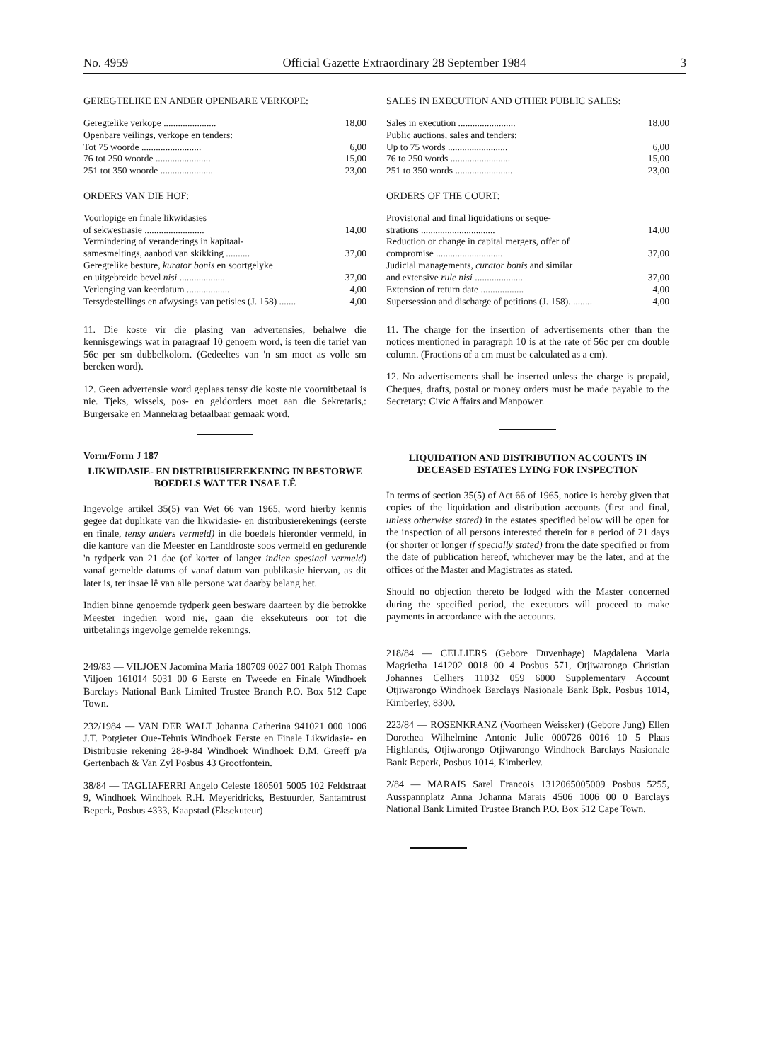No. 4959 Official Gazette Extraordinary 28 September 1984 3
GEREGTELIKE EN ANDER OPENBARE VERKOPE:
| Geregtelike verkope ...................... | 18,00 |
| Openbare veilings, verkope en tenders: | |
| Tot 75 woorde ......................... | 6,00 |
| 76 tot 250 woorde ....................... | 15,00 |
| 251 tot 350 woorde ...................... | 23,00 |
ORDERS VAN DIE HOF:
| Voorlopige en finale likwidasies of sekwestrasie ......................... | 14,00 |
| Vermindering of veranderings in kapitaal- samesmeltings, aanbod van skikking .......... | 37,00 |
| Geregtelike besture, kurator bonis en soortgelyke en uitgebreide bevel nisi ................... | 37,00 |
| Verlenging van keerdatum .................. | 4,00 |
| Tersydestellings en afwysings van petisies (J. 158) ....... | 4,00 |
11. Die koste vir die plasing van advertensies, behalwe die kennisgewings wat in paragraaf 10 genoem word, is teen die tarief van 56c per sm dubbelkolom. (Gedeeltes van 'n sm moet as volle sm bereken word).
12. Geen advertensie word geplaas tensy die koste nie vooruitbetaal is nie. Tjeks, wissels, pos- en geldorders moet aan die Sekretaris,: Burgersake en Mannekrag betaalbaar gemaak word.
Vorm/Form J 187
LIKWIDASIE- EN DISTRIBUSIEREKENING IN BESTORWE BOEDELS WAT TER INSAE LÊ
Ingevolge artikel 35(5) van Wet 66 van 1965, word hierby kennis gegee dat duplikate van die likwidasie- en distribusierekenings (eerste en finale, tensy anders vermeld) in die boedels hieronder vermeld, in die kantore van die Meester en Landdroste soos vermeld en gedurende 'n tydperk van 21 dae (of korter of langer indien spesiaal vermeld) vanaf gemelde datums of vanaf datum van publikasie hiervan, as dit later is, ter insae lê van alle persone wat daarby belang het.
Indien binne genoemde tydperk geen besware daarteen by die betrokke Meester ingedien word nie, gaan die eksekuteurs oor tot die uitbetalings ingevolge gemelde rekenings.
249/83 — VILJOEN Jacomina Maria 180709 0027 001 Ralph Thomas Viljoen 161014 5031 00 6 Eerste en Tweede en Finale Windhoek Barclays National Bank Limited Trustee Branch P.O. Box 512 Cape Town.
232/1984 — VAN DER WALT Johanna Catherina 941021 000 1006 J.T. Potgieter Oue-Tehuis Windhoek Eerste en Finale Likwidasie- en Distribusie rekening 28-9-84 Windhoek Windhoek D.M. Greeff p/a Gertenbach & Van Zyl Posbus 43 Grootfontein.
38/84 — TAGLIAFERRI Angelo Celeste 180501 5005 102 Feldstraat 9, Windhoek Windhoek R.H. Meyeridricks, Bestuurder, Santamtrust Beperk, Posbus 4333, Kaapstad (Eksekuteur)
SALES IN EXECUTION AND OTHER PUBLIC SALES:
| Sales in execution ........................ | 18,00 |
| Public auctions, sales and tenders: | |
| Up to 75 words ......................... | 6,00 |
| 76 to 250 words ......................... | 15,00 |
| 251 to 350 words ........................ | 23,00 |
ORDERS OF THE COURT:
| Provisional and final liquidations or seque- strations ............................... | 14,00 |
| Reduction or change in capital mergers, offer of compromise ............................ | 37,00 |
| Judicial managements, curator bonis and similar and extensive rule nisi .................... | 37,00 |
| Extension of return date .................. | 4,00 |
| Supersession and discharge of petitions (J. 158). ........ | 4,00 |
11. The charge for the insertion of advertisements other than the notices mentioned in paragraph 10 is at the rate of 56c per cm double column. (Fractions of a cm must be calculated as a cm).
12. No advertisements shall be inserted unless the charge is prepaid, Cheques, drafts, postal or money orders must be made payable to the Secretary: Civic Affairs and Manpower.
LIQUIDATION AND DISTRIBUTION ACCOUNTS IN DECEASED ESTATES LYING FOR INSPECTION
In terms of section 35(5) of Act 66 of 1965, notice is hereby given that copies of the liquidation and distribution accounts (first and final, unless otherwise stated) in the estates specified below will be open for the inspection of all persons interested therein for a period of 21 days (or shorter or longer if specially stated) from the date specified or from the date of publication hereof, whichever may be the later, and at the offices of the Master and Magistrates as stated.
Should no objection thereto be lodged with the Master concerned during the specified period, the executors will proceed to make payments in accordance with the accounts.
218/84 — CELLIERS (Gebore Duvenhage) Magdalena Maria Magrietha 141202 0018 00 4 Posbus 571, Otjiwarongo Christian Johannes Celliers 11032 059 6000 Supplementary Account Otjiwarongo Windhoek Barclays Nasionale Bank Bpk. Posbus 1014, Kimberley, 8300.
223/84 — ROSENKRANZ (Voorheen Weissker) (Gebore Jung) Ellen Dorothea Wilhelmine Antonie Julie 000726 0016 10 5 Plaas Highlands, Otjiwarongo Otjiwarongo Windhoek Barclays Nasionale Bank Beperk, Posbus 1014, Kimberley.
2/84 — MARAIS Sarel Francois 1312065005009 Posbus 5255, Ausspannplatz Anna Johanna Marais 4506 1006 00 0 Barclays National Bank Limited Trustee Branch P.O. Box 512 Cape Town.